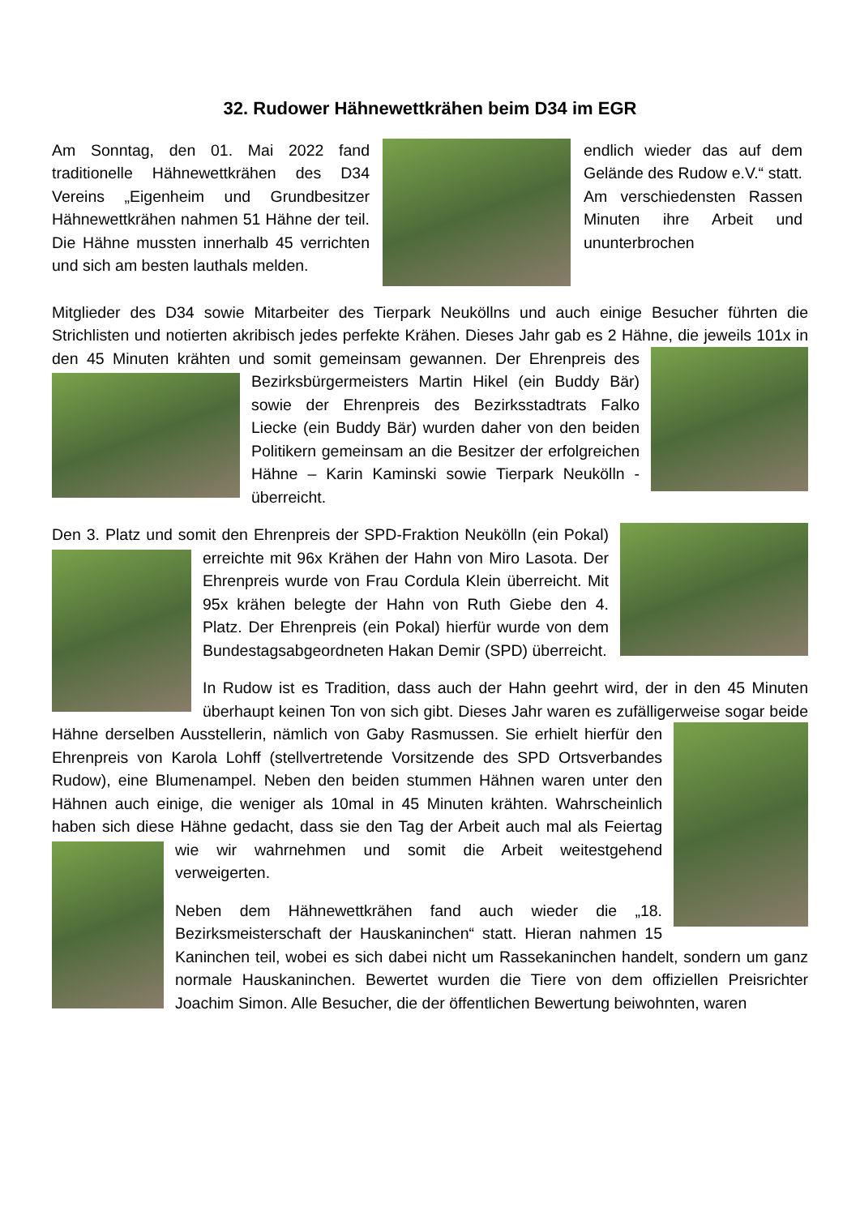32. Rudower Hähnewettkrähen beim D34 im EGR
Am Sonntag, den 01. Mai 2022 fand traditionelle Hähnewettkrähen des D34 Vereins „Eigenheim und Grundbesitzer Hähnewettkrähen nahmen 51 Hähne der teil. Die Hähne mussten innerhalb 45 verrichten und sich am besten lauthals melden.
endlich wieder das auf dem Gelände des Rudow e.V.“ statt. Am verschiedensten Rassen Minuten ihre Arbeit und ununterbrochen
Mitglieder des D34 sowie Mitarbeiter des Tierpark Neuköllns und auch einige Besucher führten die Strichlisten und notierten akribisch jedes perfekte Krähen. Dieses Jahr gab es 2 Hähne, die jeweils 101x in den 45 Minuten krähten und somit gemeinsam gewannen. Der Ehrenpreis des Bezirksbürgermeisters Martin Hikel (ein Buddy Bär) sowie der Ehrenpreis des Bezirksstadtrats Falko Liecke (ein Buddy Bär) wurden daher von den beiden Politikern gemeinsam an die Besitzer der erfolgreichen Hähne – Karin Kaminski sowie Tierpark Neukölln - überreicht.
Den 3. Platz und somit den Ehrenpreis der SPD-Fraktion Neukölln (ein Pokal) erreichte mit 96x Krähen der Hahn von Miro Lasota. Der Ehrenpreis wurde von Frau Cordula Klein überreicht. Mit 95x krähen belegte der Hahn von Ruth Giebe den 4. Platz. Der Ehrenpreis (ein Pokal) hierfür wurde von dem Bundestagsabgeordneten Hakan Demir (SPD) überreicht.
In Rudow ist es Tradition, dass auch der Hahn geehrt wird, der in den 45 Minuten überhaupt keinen Ton von sich gibt. Dieses Jahr waren es zufälligerweise sogar beide Hähne derselben Ausstellerin, nämlich von Gaby Rasmussen. Sie erhielt hierfür den Ehrenpreis von Karola Lohff (stellvertretende Vorsitzende des SPD Ortsverbandes Rudow), eine Blumenampel. Neben den beiden stummen Hähnen waren unter den Hähnen auch einige, die weniger als 10mal in 45 Minuten krähten. Wahrscheinlich haben sich diese Hähne gedacht, dass sie den Tag der Arbeit auch mal als Feiertag wie wir wahrnehmen und somit die Arbeit weitestgehend verweigerten.
Neben dem Hähnewettkrähen fand auch wieder die „18. Bezirksmeisterschaft der Hauskaninchen“ statt. Hieran nahmen 15 Kaninchen teil, wobei es sich dabei nicht um Rassekaninchen handelt, sondern um ganz normale Hauskaninchen. Bewertet wurden die Tiere von dem offiziellen Preisrichter Joachim Simon. Alle Besucher, die der öffentlichen Bewertung beiwohnten, waren